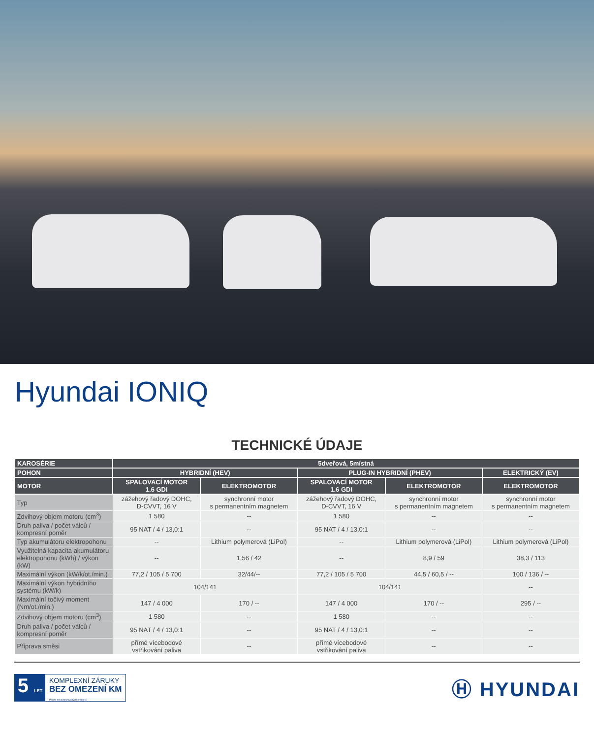Hyundai IONIQ
TECHNICKÉ ÚDAJE
| KAROSÉRIE | 5dveřová, 5místná | | | | |
| --- | --- | --- | --- | --- | --- |
| POHON | HYBRIDNÍ (HEV) | | PLUG-IN HYBRIDNÍ (PHEV) | | ELEKTRICKÝ (EV) |
| MOTOR | SPALOVACÍ MOTOR 1.6 GDI | ELEKTROMOTOR | SPALOVACÍ MOTOR 1.6 GDI | ELEKTROMOTOR | ELEKTROMOTOR |
| Typ | zážehový řadový DOHC, D-CVVT, 16 V | synchronní motor s permanentním magnetem | zážehový řadový DOHC, D-CVVT, 16 V | synchronní motor s permanentním magnetem | synchronní motor s permanentním magnetem |
| Zdvihový objem motoru (cm<sup>3</sup>) | 1 580 | -- | 1 580 | -- | -- |
| Druh paliva / počet válců / kompresní poměr | 95 NAT / 4 / 13,0:1 | -- | 95 NAT / 4 / 13,0:1 | -- | -- |
| Typ akumulátoru elektropohonu | -- | Lithium polymerová (LiPol) | -- | Lithium polymerová (LiPol) | Lithium polymerová (LiPol) |
| Využitelná kapacita akumulátoru elektropohonu (kWh) / výkon (kW) | -- | 1,56 / 42 | -- | 8,9 / 59 | 38,3 / 113 |
| Maximální výkon (kW/k/ot./min.) | 77,2 / 105 / 5 700 | 32/44/-- | 77,2 / 105 / 5 700 | 44,5 / 60,5 / -- | 100 / 136 / -- |
| Maximální výkon hybridního systému (kW/k) | 104/141 | | 104/141 | | -- |
| Maximální točivý moment (Nm/ot./min.) | 147 / 4 000 | 170 / -- | 147 / 4 000 | 170 / -- | 295 / -- |
| Zdvihový objem motoru (cm<sup>3</sup>) | 1 580 | -- | 1 580 | -- | -- |
| Druh paliva / počet válců / kompresní poměr | 95 NAT / 4 / 13,0:1 | -- | 95 NAT / 4 / 13,0:1 | -- | -- |
| Příprava směsi | přímé vícebodové vstřikování paliva | -- | přímé vícebodové vstřikování paliva | -- | -- |
5 LET
KOMPLEXNÍ ZÁRUKY
BEZ OMEZENÍ KM
Pouze od autorizovaných prodejců
Ⓗ HYUNDAI